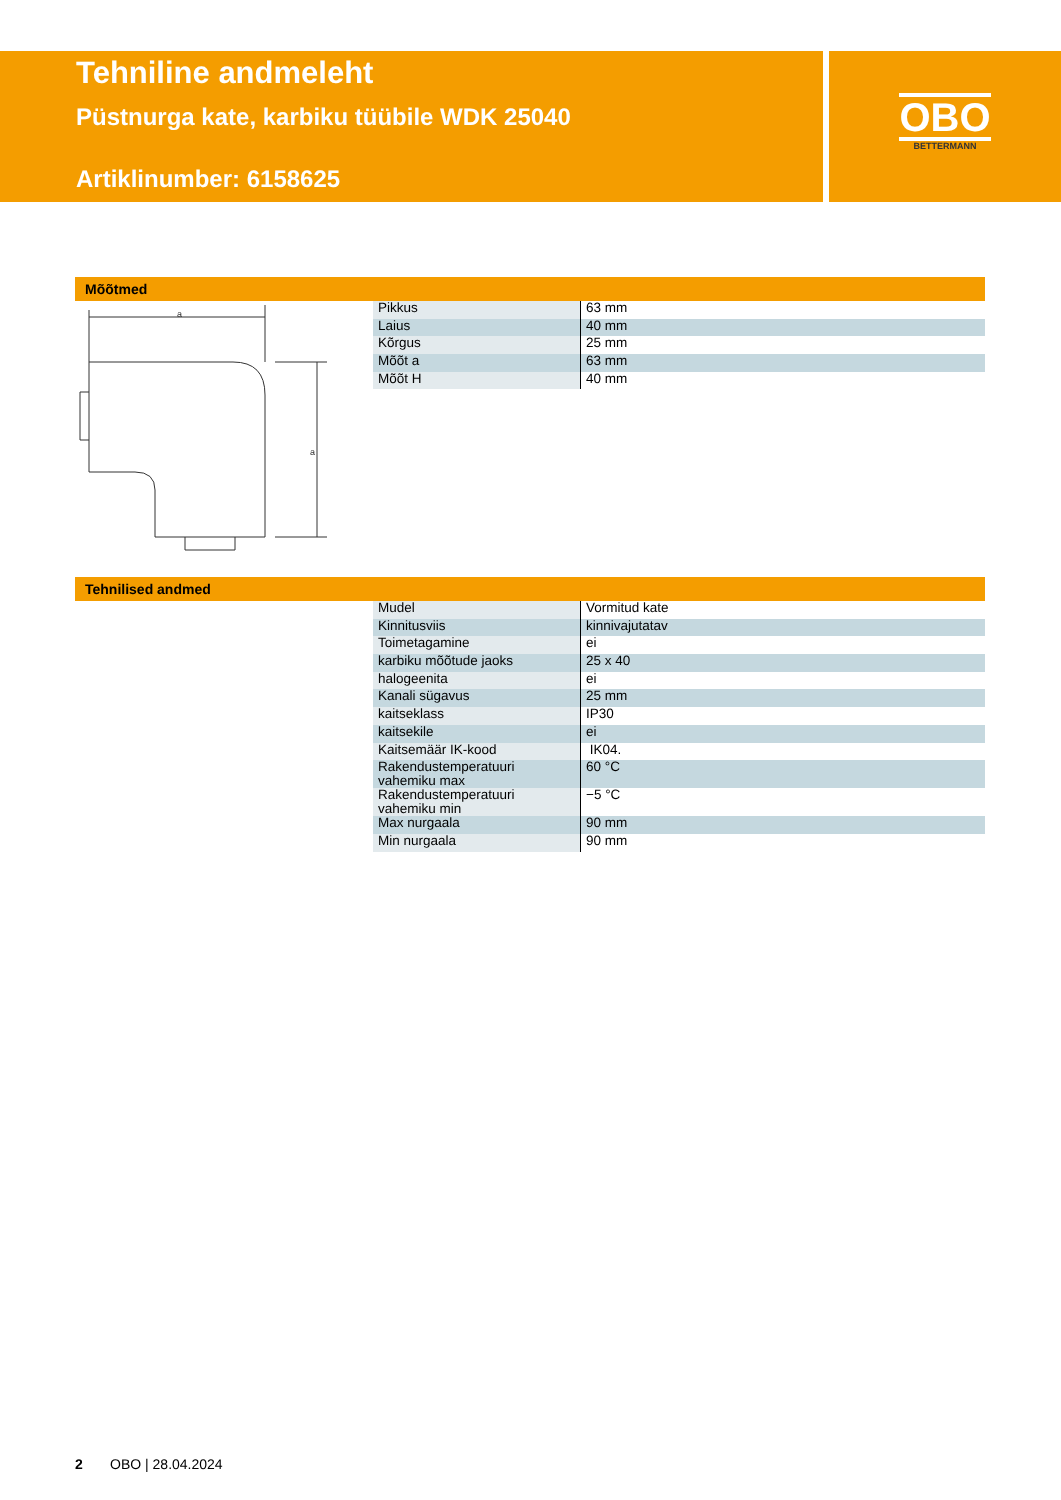Tehniline andmeleht
Püstnurga kate, karbiku tüübile WDK 25040
Artiklinumber: 6158625
OBO
BETTERMANN
Mõõtmed
a
a
| Pikkus | 63 mm |
| Laius | 40 mm |
| Kõrgus | 25 mm |
| Mõõt a | 63 mm |
| Mõõt H | 40 mm |
Tehnilised andmed
| Mudel | Vormitud kate |
| Kinnitusviis | kinnivajutatav |
| Toimetagamine | ei |
| karbiku mõõtude jaoks | 25 x 40 |
| halogeenita | ei |
| Kanali sügavus | 25 mm |
| kaitseklass | IP30 |
| kaitsekile | ei |
| Kaitsemäär IK-kood | IK04. |
| Rakendustemperatuuri vahemiku max | 60 °C |
| Rakendustemperatuuri vahemiku min | −5 °C |
| Max nurgaala | 90 mm |
| Min nurgaala | 90 mm |
2 OBO | 28.04.2024